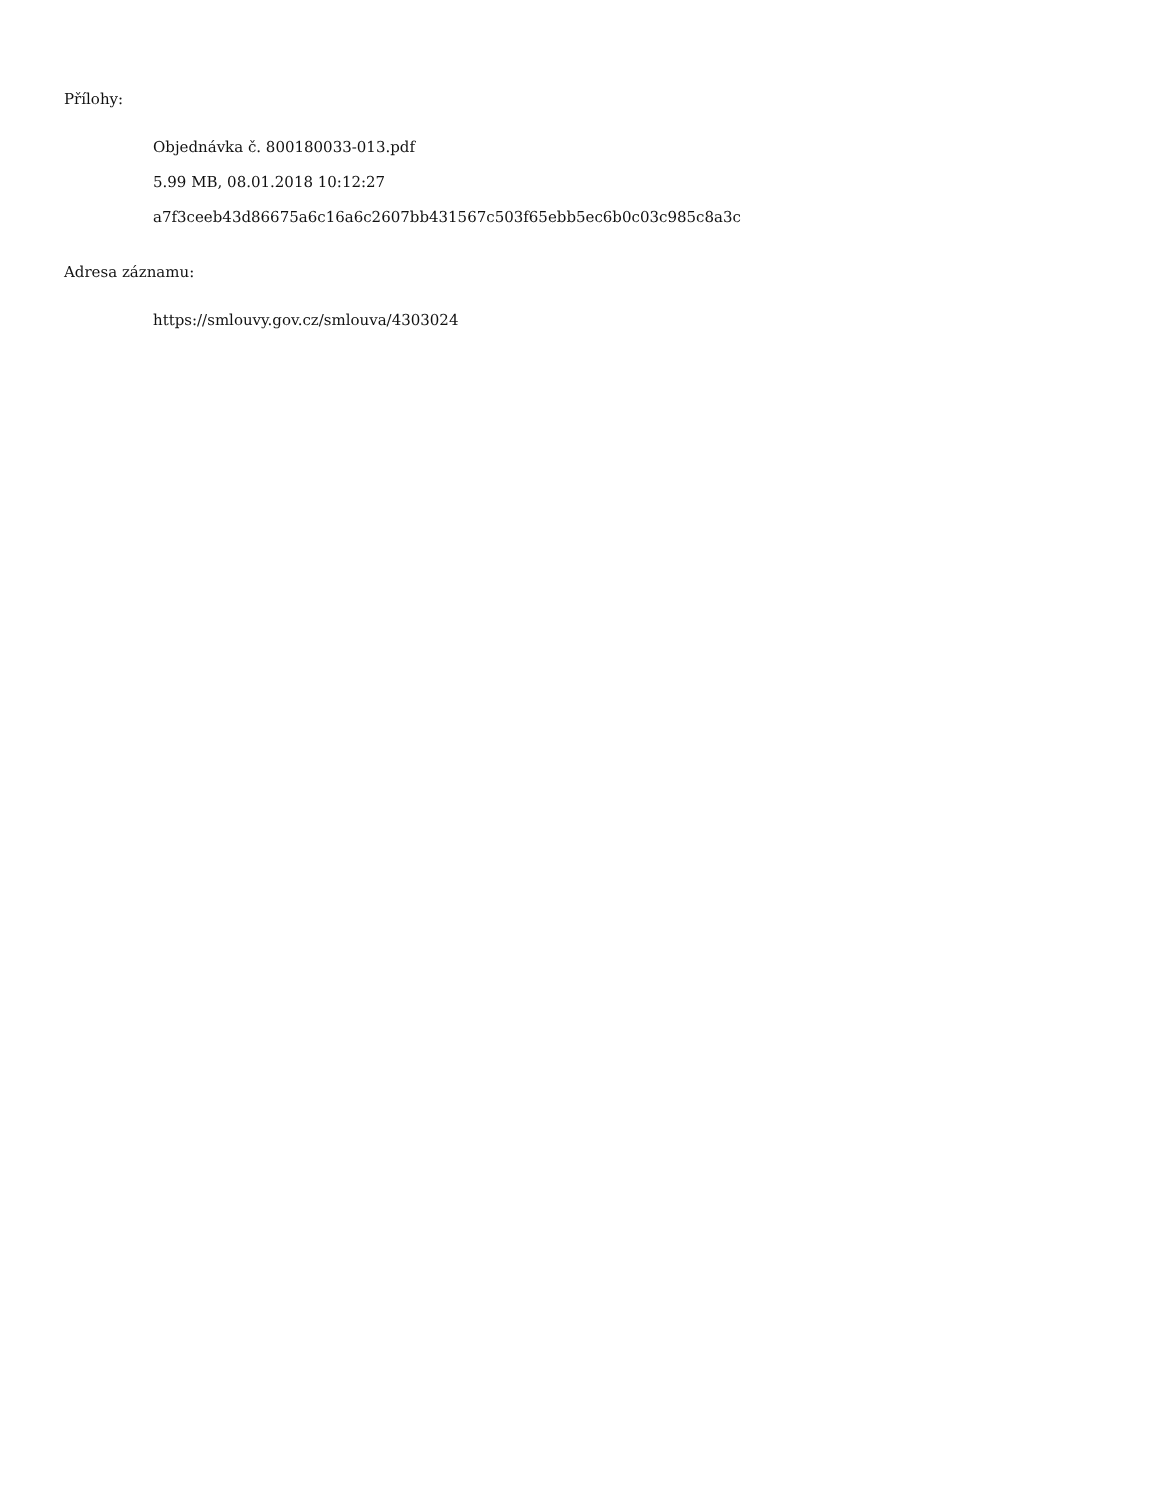Přílohy:
Objednávka č. 800180033-013.pdf
5.99 MB, 08.01.2018 10:12:27
a7f3ceeb43d86675a6c16a6c2607bb431567c503f65ebb5ec6b0c03c985c8a3c
Adresa záznamu:
https://smlouvy.gov.cz/smlouva/4303024